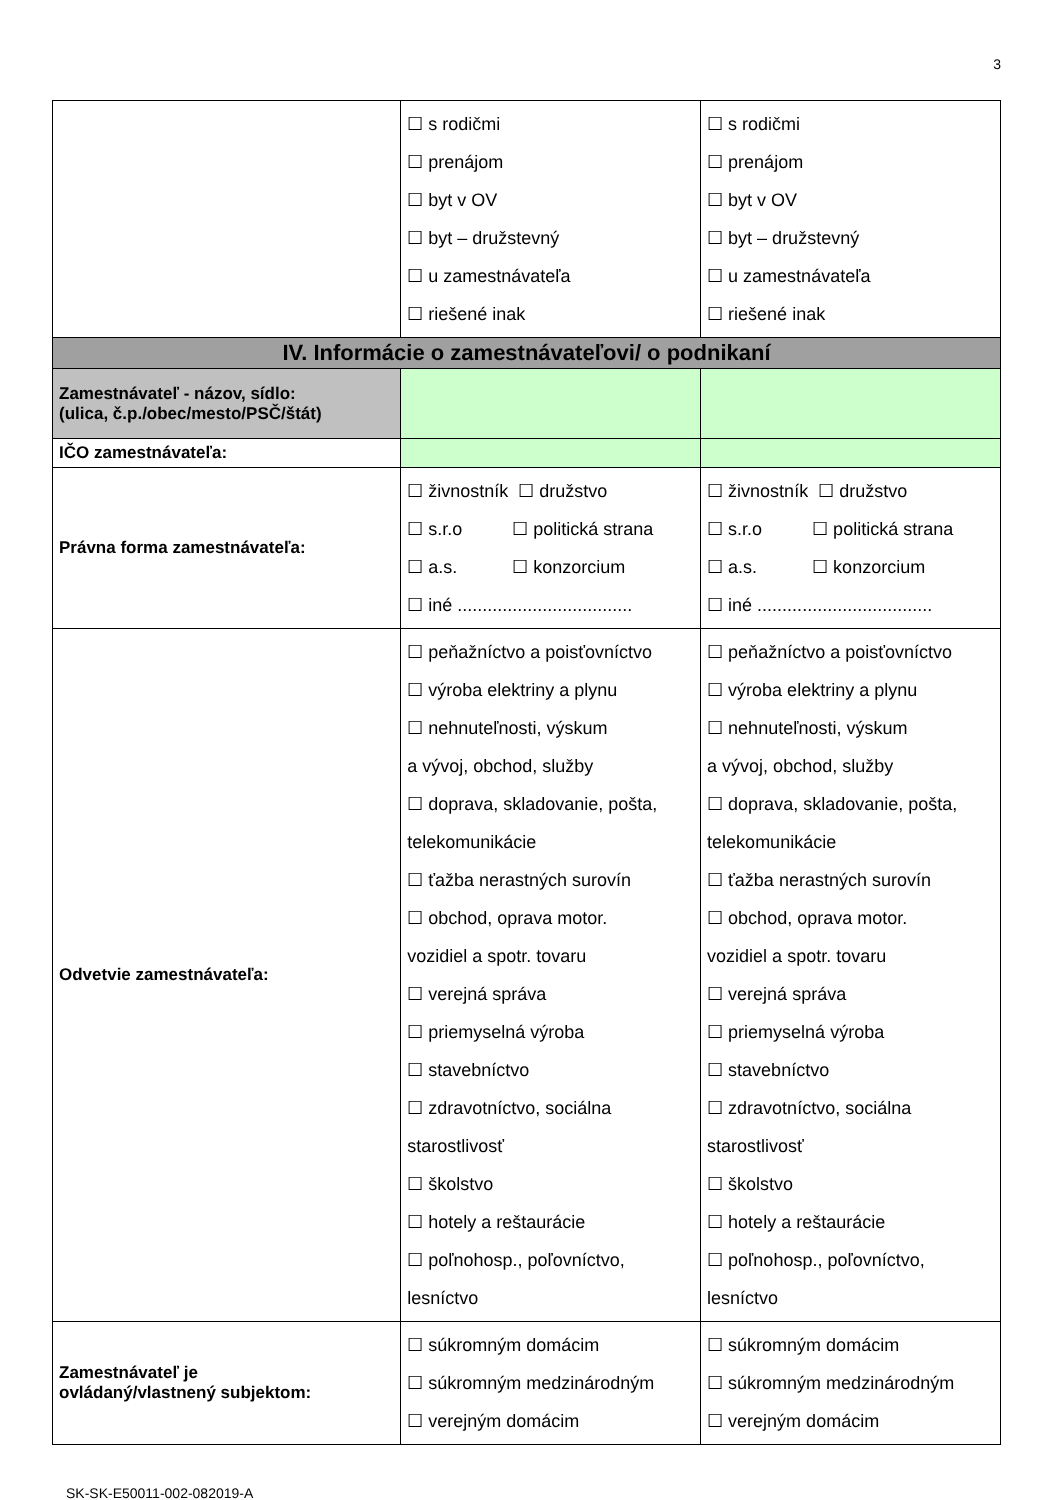3
| | ☐ s rodičmi ☐ prenájom ☐ byt v OV ☐ byt – družstevný ☐ u zamestnávateľa ☐ riešené inak | ☐ s rodičmi ☐ prenájom ☐ byt v OV ☐ byt – družstevný ☐ u zamestnávateľa ☐ riešené inak |
| IV. Informácie o zamestnávateľovi/ o podnikaní | | |
| Zamestnávateľ - názov, sídlo: (ulica, č.p./obec/mesto/PSČ/štát) | | |
| IČO zamestnávateľa: | | |
| Právna forma zamestnávateľa: | ☐ živnostník ☐ družstvo ☐ s.r.o ☐ politická strana ☐ a.s. ☐ konzorcium ☐ iné ................................... | ☐ živnostník ☐ družstvo ☐ s.r.o ☐ politická strana ☐ a.s. ☐ konzorcium ☐ iné ................................... |
| Odvetvie zamestnávateľa: | ☐ peňažníctvo a poisťovníctvo ☐ výroba elektriny a plynu ☐ nehnuteľnosti, výskum a vývoj, obchod, služby ☐ doprava, skladovanie, pošta, telekomunikácie ☐ ťažba nerastných surovín ☐ obchod, oprava motor. vozidiel a spotr. tovaru ☐ verejná správa ☐ priemyselná výroba ☐ stavebníctvo ☐ zdravotníctvo, sociálna starostlivosť ☐ školstvo ☐ hotely a reštaurácie ☐ poľnohosp., poľovníctvo, lesníctvo | ☐ peňažníctvo a poisťovníctvo ☐ výroba elektriny a plynu ☐ nehnuteľnosti, výskum a vývoj, obchod, služby ☐ doprava, skladovanie, pošta, telekomunikácie ☐ ťažba nerastných surovín ☐ obchod, oprava motor. vozidiel a spotr. tovaru ☐ verejná správa ☐ priemyselná výroba ☐ stavebníctvo ☐ zdravotníctvo, sociálna starostlivosť ☐ školstvo ☐ hotely a reštaurácie ☐ poľnohosp., poľovníctvo, lesníctvo |
| Zamestnávateľ je ovládaný/vlastnený subjektom: | ☐ súkromným domácim ☐ súkromným medzinárodným ☐ verejným domácim | ☐ súkromným domácim ☐ súkromným medzinárodným ☐ verejným domácim |
SK-SK-E50011-002-082019-A